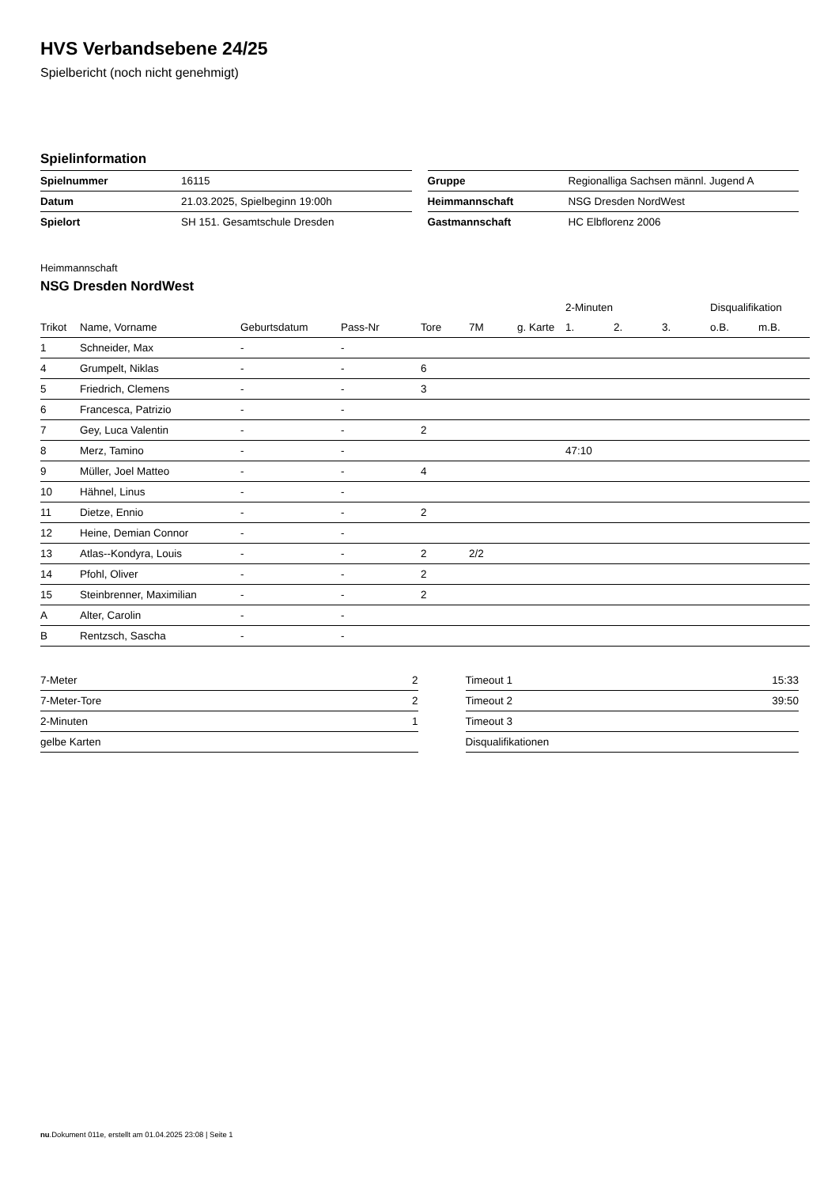HVS Verbandsebene 24/25
Spielbericht (noch nicht genehmigt)
Spielinformation
| Spielnummer | 16115 |
| Datum | 21.03.2025, Spielbeginn 19:00h |
| Spielort | SH 151. Gesamtschule Dresden |
| Gruppe | Regionalliga Sachsen männl. Jugend A |
| Heimmannschaft | NSG Dresden NordWest |
| Gastmannschaft | HC Elbflorenz 2006 |
Heimmannschaft
NSG Dresden NordWest
| | | | | | | | 2-Minuten | | | Disqualifikation | |
| --- | --- | --- | --- | --- | --- | --- | --- | --- | --- | --- | --- |
| Trikot | Name, Vorname | Geburtsdatum | Pass-Nr | Tore | 7M | g. Karte | 1. | 2. | 3. | o.B. | m.B. |
| 1 | Schneider, Max | - | - | | | | | | | | |
| 4 | Grumpelt, Niklas | - | - | 6 | | | | | | | |
| 5 | Friedrich, Clemens | - | - | 3 | | | | | | | |
| 6 | Francesca, Patrizio | - | - | | | | | | | | |
| 7 | Gey, Luca Valentin | - | - | 2 | | | | | | | |
| 8 | Merz, Tamino | - | - | | | | 47:10 | | | | |
| 9 | Müller, Joel Matteo | - | - | 4 | | | | | | | |
| 10 | Hähnel, Linus | - | - | | | | | | | | |
| 11 | Dietze, Ennio | - | - | 2 | | | | | | | |
| 12 | Heine, Demian Connor | - | - | | | | | | | | |
| 13 | Atlas--Kondyra, Louis | - | - | 2 | 2/2 | | | | | | |
| 14 | Pfohl, Oliver | - | - | 2 | | | | | | | |
| 15 | Steinbrenner, Maximilian | - | - | 2 | | | | | | | |
| A | Alter, Carolin | - | - | | | | | | | | |
| B | Rentzsch, Sascha | - | - | | | | | | | | |
| 7-Meter | 2 |
| 7-Meter-Tore | 2 |
| 2-Minuten | 1 |
| gelbe Karten | |
| Timeout 1 | 15:33 |
| Timeout 2 | 39:50 |
| Timeout 3 | |
| Disqualifikationen | |
nu.Dokument 011e, erstellt am 01.04.2025 23:08 | Seite 1